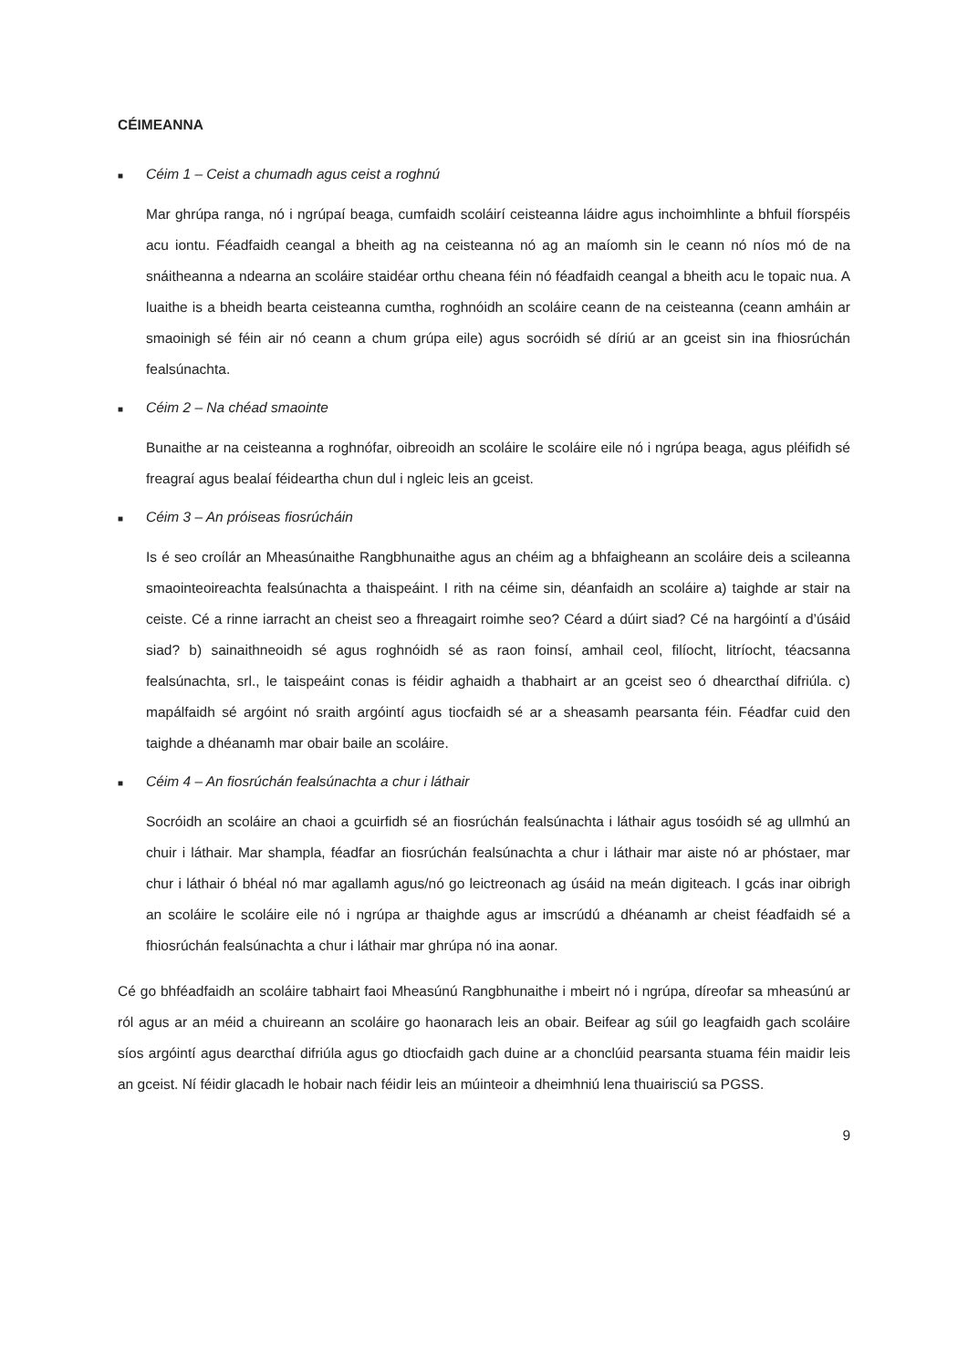CÉIMEANNA
■ Céim 1 – Ceist a chumadh agus ceist a roghnú
Mar ghrúpa ranga, nó i ngrúpaí beaga, cumfaidh scoláirí ceisteanna láidre agus inchoimhlinte a bhfuil fíorspéis acu iontu. Féadfaidh ceangal a bheith ag na ceisteanna nó ag an maíomh sin le ceann nó níos mó de na snáitheanna a ndearna an scoláire staidéar orthu cheana féin nó féadfaidh ceangal a bheith acu le topaic nua. A luaithe is a bheidh bearta ceisteanna cumtha, roghnóidh an scoláire ceann de na ceisteanna (ceann amháin ar smaoinigh sé féin air nó ceann a chum grúpa eile) agus socróidh sé díriú ar an gceist sin ina fhiosrúchán fealsúnachta.
■ Céim 2 – Na chéad smaointe
Bunaithe ar na ceisteanna a roghnófar, oibreoidh an scoláire le scoláire eile nó i ngrúpa beaga, agus pléifidh sé freagraí agus bealaí féideartha chun dul i ngleic leis an gceist.
■ Céim 3 – An próiseas fiosrúcháin
Is é seo croílár an Mheasúnaithe Rangbhunaithe agus an chéim ag a bhfaigheann an scoláire deis a scileanna smaointeoireachta fealsúnachta a thaispeáint. I rith na céime sin, déanfaidh an scoláire a) taighde ar stair na ceiste. Cé a rinne iarracht an cheist seo a fhreagairt roimhe seo? Céard a dúirt siad? Cé na hargóintí a d’úsáid siad? b) sainaithneoidh sé agus roghnóidh sé as raon foinsí, amhail ceol, filíocht, litríocht, téacsanna fealsúnachta, srl., le taispeáint conas is féidir aghaidh a thabhairt ar an gceist seo ó dhearcthaí difriúla. c) mapálfaidh sé argóint nó sraith argóintí agus tiocfaidh sé ar a sheasamh pearsanta féin. Féadfar cuid den taighde a dhéanamh mar obair baile an scoláire.
■ Céim 4 – An fiosrúchán fealsúnachta a chur i láthair
Socróidh an scoláire an chaoi a gcuirfidh sé an fiosrúchán fealsúnachta i láthair agus tosóidh sé ag ullmhú an chuir i láthair. Mar shampla, féadfar an fiosrúchán fealsúnachta a chur i láthair mar aiste nó ar phóstaer, mar chur i láthair ó bhéal nó mar agallamh agus/nó go leictreonach ag úsáid na meán digiteach. I gcás inar oibrigh an scoláire le scoláire eile nó i ngrúpa ar thaighde agus ar imscrúdú a dhéanamh ar cheist féadfaidh sé a fhiosrúchán fealsúnachta a chur i láthair mar ghrúpa nó ina aonar.
Cé go bhféadfaidh an scoláire tabhairt faoi Mheasúnú Rangbhunaithe i mbeirt nó i ngrúpa, díreofar sa mheasúnú ar ról agus ar an méid a chuireann an scoláire go haonarach leis an obair. Beifear ag súil go leagfaidh gach scoláire síos argóintí agus dearcthaí difriúla agus go dtiocfaidh gach duine ar a chonclúid pearsanta stuama féin maidir leis an gceist. Ní féidir glacadh le hobair nach féidir leis an múinteoir a dheimhniú lena thuairisciú sa PGSS.
9